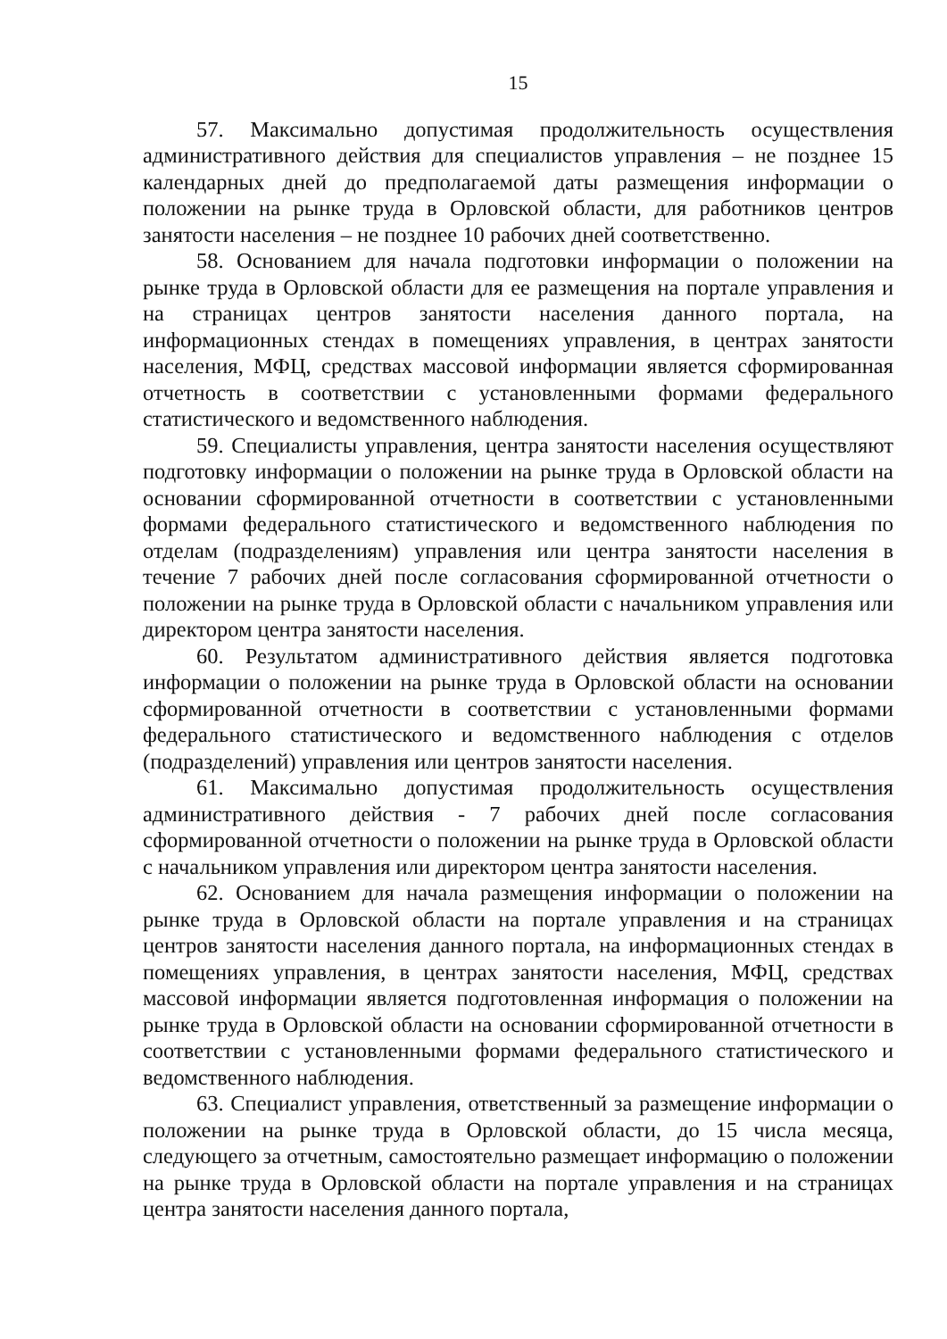15
57. Максимально допустимая продолжительность осуществления административного действия для специалистов управления – не позднее 15 календарных дней до предполагаемой даты размещения информации о положении на рынке труда в Орловской области, для работников центров занятости населения – не позднее 10 рабочих дней соответственно.
58. Основанием для начала подготовки информации о положении на рынке труда в Орловской области для ее размещения на портале управления и на страницах центров занятости населения данного портала, на информационных стендах в помещениях управления, в центрах занятости населения, МФЦ, средствах массовой информации является сформированная отчетность в соответствии с установленными формами федерального статистического и ведомственного наблюдения.
59. Специалисты управления, центра занятости населения осуществляют подготовку информации о положении на рынке труда в Орловской области на основании сформированной отчетности в соответствии с установленными формами федерального статистического и ведомственного наблюдения по отделам (подразделениям) управления или центра занятости населения в течение 7 рабочих дней после согласования сформированной отчетности о положении на рынке труда в Орловской области с начальником управления или директором центра занятости населения.
60. Результатом административного действия является подготовка информации о положении на рынке труда в Орловской области на основании сформированной отчетности в соответствии с установленными формами федерального статистического и ведомственного наблюдения с отделов (подразделений) управления или центров занятости населения.
61. Максимально допустимая продолжительность осуществления административного действия - 7 рабочих дней после согласования сформированной отчетности о положении на рынке труда в Орловской области с начальником управления или директором центра занятости населения.
62. Основанием для начала размещения информации о положении на рынке труда в Орловской области на портале управления и на страницах центров занятости населения данного портала, на информационных стендах в помещениях управления, в центрах занятости населения, МФЦ, средствах массовой информации является подготовленная информация о положении на рынке труда в Орловской области на основании сформированной отчетности в соответствии с установленными формами федерального статистического и ведомственного наблюдения.
63. Специалист управления, ответственный за размещение информации о положении на рынке труда в Орловской области, до 15 числа месяца, следующего за отчетным, самостоятельно размещает информацию о положении на рынке труда в Орловской области на портале управления и на страницах центра занятости населения данного портала,